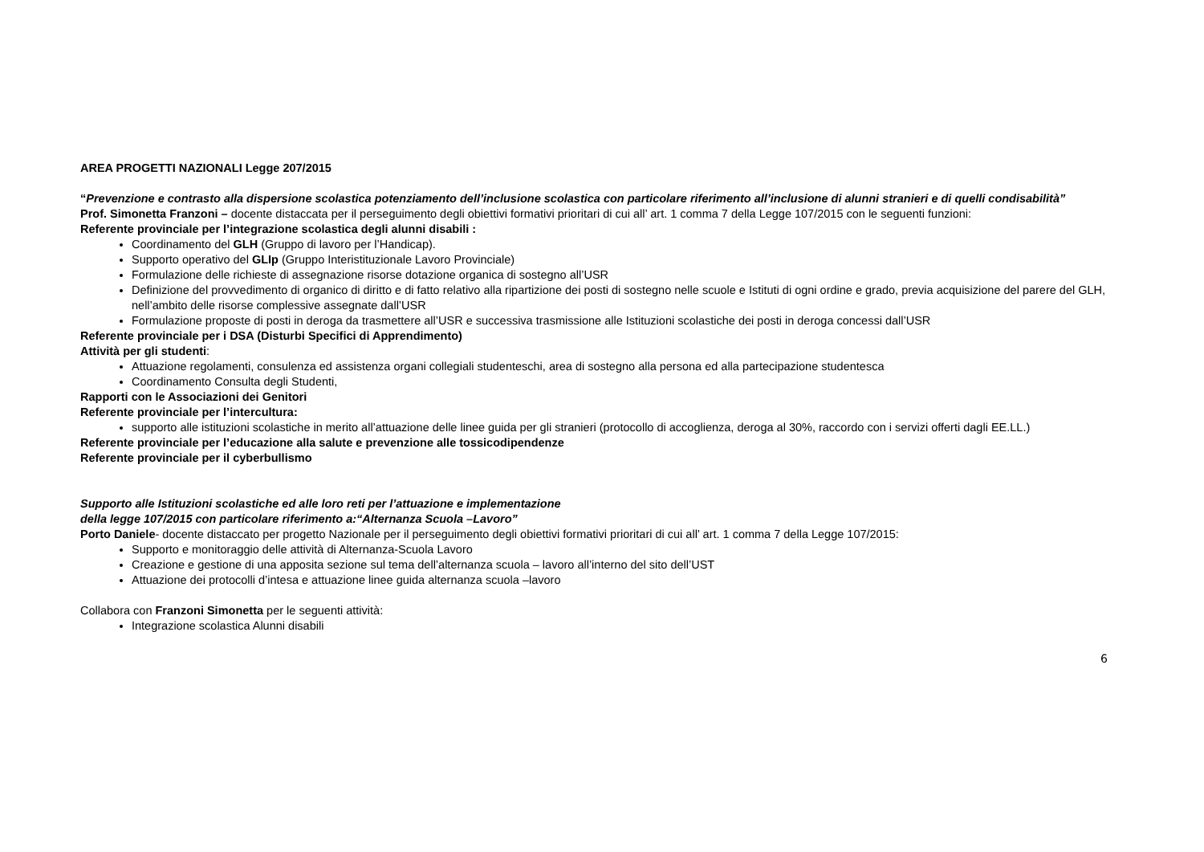AREA PROGETTI NAZIONALI Legge 207/2015
“Prevenzione e contrasto alla dispersione scolastica potenziamento dell’inclusione scolastica con particolare riferimento all’inclusione di alunni stranieri e di quelli condisabilità”
Prof. Simonetta Franzoni – docente distaccata per il perseguimento degli obiettivi formativi prioritari di cui all’ art. 1 comma 7 della Legge 107/2015 con le seguenti funzioni:
Referente provinciale per l’integrazione scolastica degli alunni disabili :
Coordinamento del GLH (Gruppo di lavoro per l’Handicap).
Supporto operativo del GLIp (Gruppo Interistituzionale Lavoro Provinciale)
Formulazione delle richieste di assegnazione risorse dotazione organica di sostegno all’USR
Definizione del provvedimento di organico di diritto e di fatto relativo alla ripartizione dei posti di sostegno nelle scuole e Istituti di ogni ordine e grado, previa acquisizione del parere del GLH, nell’ambito delle risorse complessive assegnate dall’USR
Formulazione proposte di posti in deroga da trasmettere all’USR e successiva trasmissione alle Istituzioni scolastiche dei posti in deroga concessi dall’USR
Referente provinciale per i DSA (Disturbi Specifici di Apprendimento)
Attività per gli studenti:
Attuazione regolamenti, consulenza ed assistenza organi collegiali studenteschi, area di sostegno alla persona ed alla partecipazione studentesca
Coordinamento Consulta degli Studenti,
Rapporti con le Associazioni dei Genitori
Referente provinciale per l’intercultura:
supporto alle istituzioni scolastiche in merito all’attuazione delle linee guida per gli stranieri (protocollo di accoglienza, deroga al 30%, raccordo con i servizi offerti dagli EE.LL.)
Referente provinciale per l’educazione alla salute e prevenzione alle tossicodipendenze
Referente provinciale per il cyberbullismo
Supporto alle Istituzioni scolastiche ed alle loro reti per l’attuazione e implementazione
della legge 107/2015 con particolare riferimento a:“Alternanza Scuola –Lavoro”
Porto Daniele- docente distaccato per progetto Nazionale per il perseguimento degli obiettivi formativi prioritari di cui all’ art. 1 comma 7 della Legge 107/2015:
Supporto e monitoraggio delle attività di Alternanza-Scuola Lavoro
Creazione e gestione di una apposita sezione sul tema dell’alternanza scuola – lavoro all’interno del sito dell’UST
Attuazione dei protocolli d’intesa e attuazione linee guida alternanza scuola –lavoro
Collabora con Franzoni Simonetta per le seguenti attività:
Integrazione scolastica Alunni disabili
6